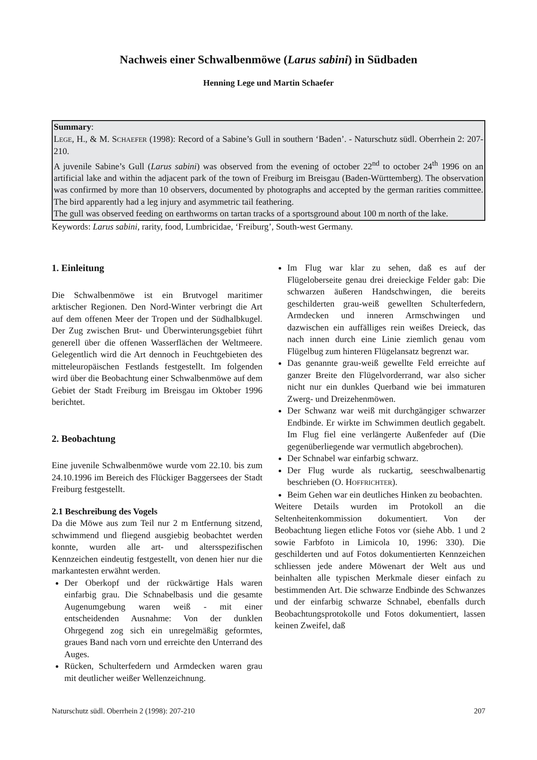Nachweis einer Schwalbenmöwe (Larus sabini) in Südbaden
Henning Lege und Martin Schaefer
Summary:
LEGE, H., & M. SCHAEFER (1998): Record of a Sabine’s Gull in southern ‘Baden’. - Naturschutz südl. Oberrhein 2: 207-210.
A juvenile Sabine’s Gull (Larus sabini) was observed from the evening of october 22<sup>nd</sup> to october 24<sup>th</sup> 1996 on an artificial lake and within the adjacent park of the town of Freiburg im Breisgau (Baden-Württemberg). The observation was confirmed by more than 10 observers, documented by photographs and accepted by the german rarities committee. The bird apparently had a leg injury and asymmetric tail feathering.
The gull was observed feeding on earthworms on tartan tracks of a sportsground about 100 m north of the lake.
Keywords: Larus sabini, rarity, food, Lumbricidae, ‘Freiburg’, South-west Germany.
1. Einleitung
Die Schwalbenmöwe ist ein Brutvogel maritimer arktischer Regionen. Den Nord-Winter verbringt die Art auf dem offenen Meer der Tropen und der Südhalbkugel. Der Zug zwischen Brut- und Überwinterungsgebiet führt generell über die offenen Wasserflächen der Weltmeere. Gelegentlich wird die Art dennoch in Feuchtgebieten des mitteleuropäischen Festlands festgestellt. Im folgenden wird über die Beobachtung einer Schwalbenmöwe auf dem Gebiet der Stadt Freiburg im Breisgau im Oktober 1996 berichtet.
2. Beobachtung
Eine juvenile Schwalbenmöwe wurde vom 22.10. bis zum 24.10.1996 im Bereich des Flückiger Baggersees der Stadt Freiburg festgestellt.
2.1 Beschreibung des Vogels
Da die Möwe aus zum Teil nur 2 m Entfernung sitzend, schwimmend und fliegend ausgiebig beobachtet werden konnte, wurden alle art- und altersspezifischen Kennzeichen eindeutig festgestellt, von denen hier nur die markantesten erwähnt werden.
Der Oberkopf und der rückwärtige Hals waren einfarbig grau. Die Schnabelbasis und die gesamte Augenumgebung waren weiß - mit einer entscheidenden Ausnahme: Von der dunklen Ohrgegend zog sich ein unregelmäßig geformtes, graues Band nach vorn und erreichte den Unterrand des Auges.
Rücken, Schulterfedern und Armdecken waren grau mit deutlicher weißer Wellenzeichnung.
Im Flug war klar zu sehen, daß es auf der Flügeloberseite genau drei dreieckige Felder gab: Die schwarzen äußeren Handschwingen, die bereits geschilderten grau-weiß gewellten Schulterfedern, Armdecken und inneren Armschwingen und dazwischen ein auffälliges rein weißes Dreieck, das nach innen durch eine Linie ziemlich genau vom Flügelbug zum hinteren Flügelansatz begrenzt war.
Das genannte grau-weiß gewellte Feld erreichte auf ganzer Breite den Flügelvorderrand, war also sicher nicht nur ein dunkles Querband wie bei immaturen Zwerg- und Dreizehenmöwen.
Der Schwanz war weiß mit durchgängiger schwarzer Endbinde. Er wirkte im Schwimmen deutlich gegabelt. Im Flug fiel eine verlängerte Außenfeder auf (Die gegenüberliegende war vermutlich abgebrochen).
Der Schnabel war einfarbig schwarz.
Der Flug wurde als ruckartig, seeschwalbenartig beschrieben (O. HOFFRICHTER).
Beim Gehen war ein deutliches Hinken zu beobachten.
Weitere Details wurden im Protokoll an die Seltenheitenkommission dokumentiert. Von der Beobachtung liegen etliche Fotos vor (siehe Abb. 1 und 2 sowie Farbfoto in Limicola 10, 1996: 330). Die geschilderten und auf Fotos dokumentierten Kennzeichen schliessen jede andere Möwenart der Welt aus und beinhalten alle typischen Merkmale dieser einfach zu bestimmenden Art. Die schwarze Endbinde des Schwanzes und der einfarbig schwarze Schnabel, ebenfalls durch Beobachtungsprotokolle und Fotos dokumentiert, lassen keinen Zweifel, daß
Naturschutz südl. Oberrhein 2 (1998): 207-210 207